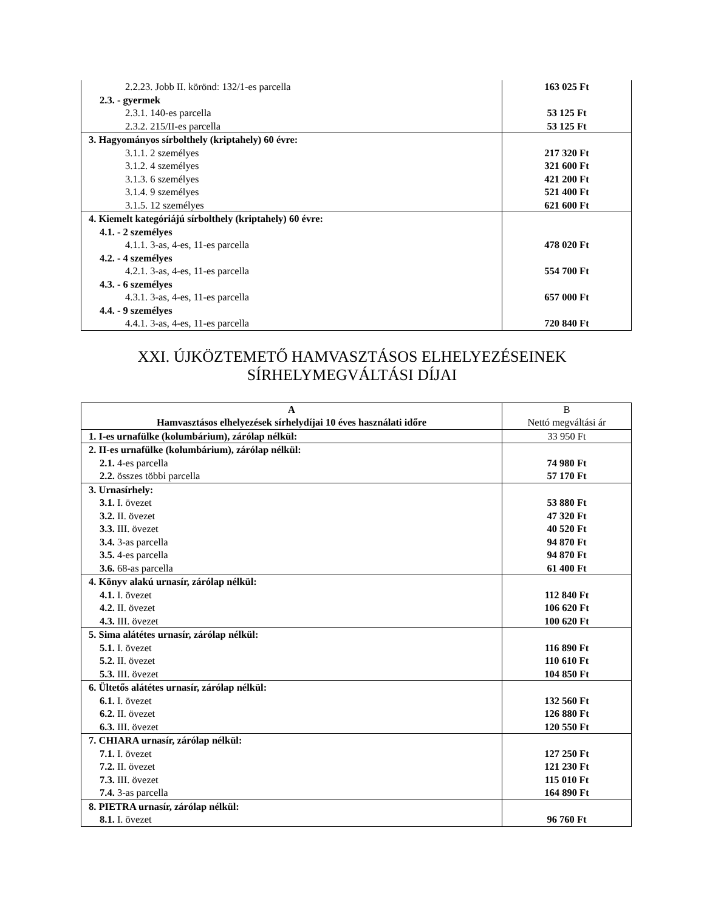| 2.2.23. Jobb II. köröndː 132/1-es parcella 2.3. - gyermek 2.3.1. 140-es parcella 2.3.2. 215/II-es parcella | 163 025 Ft 53 125 Ft 53 125 Ft |
| 3. Hagyományos sírbolthely (kriptahely) 60 évre: 3.1.1. 2 személyes 3.1.2. 4 személyes 3.1.3. 6 személyes 3.1.4. 9 személyes 3.1.5. 12 személyes | 217 320 Ft 321 600 Ft 421 200 Ft 521 400 Ft 621 600 Ft |
| 4. Kiemelt kategóriájú sírbolthely (kriptahely) 60 évre: 4.1. - 2 személyes 4.1.1. 3-as, 4-es, 11-es parcella 4.2. - 4 személyes 4.2.1. 3-as, 4-es, 11-es parcella 4.3. - 6 személyes 4.3.1. 3-as, 4-es, 11-es parcella 4.4. - 9 személyes 4.4.1. 3-as, 4-es, 11-es parcella | 478 020 Ft 554 700 Ft 657 000 Ft 720 840 Ft |
XXI. ÚJKÖZTEMETŐ HAMVASZTÁSOS ELHELYEZÉSEINEK
SÍRHELYMEGVÁLTÁSI DÍJAI
| A Hamvasztásos elhelyezések sírhelydíjai 10 éves használati időre | B Nettó megváltási ár |
| 1. I-es urnafülke (kolumbárium), zárólap nélkül: | 33 950 Ft |
| 2. II-es urnafülke (kolumbárium), zárólap nélkül: 2.1. 4-es parcella 2.2. összes többi parcella | 74 980 Ft 57 170 Ft |
| 3. Urnasírhely: 3.1. I. övezet 3.2. II. övezet 3.3. III. övezet 3.4. 3-as parcella 3.5. 4-es parcella 3.6. 68-as parcella | 53 880 Ft 47 320 Ft 40 520 Ft 94 870 Ft 94 870 Ft 61 400 Ft |
| 4. Könyv alakú urnasír, zárólap nélkül: 4.1. I. övezet 4.2. II. övezet 4.3. III. övezet | 112 840 Ft 106 620 Ft 100 620 Ft |
| 5. Sima alátétes urnasír, zárólap nélkül: 5.1. I. övezet 5.2. II. övezet 5.3. III. övezet | 116 890 Ft 110 610 Ft 104 850 Ft |
| 6. Ültetős alátétes urnasír, zárólap nélkül: 6.1. I. övezet 6.2. II. övezet 6.3. III. övezet | 132 560 Ft 126 880 Ft 120 550 Ft |
| 7. CHIARA urnasír, zárólap nélkül: 7.1. I. övezet 7.2. II. övezet 7.3. III. övezet 7.4. 3-as parcella | 127 250 Ft 121 230 Ft 115 010 Ft 164 890 Ft |
| 8. PIETRA urnasír, zárólap nélkül: 8.1. I. övezet | 96 760 Ft |